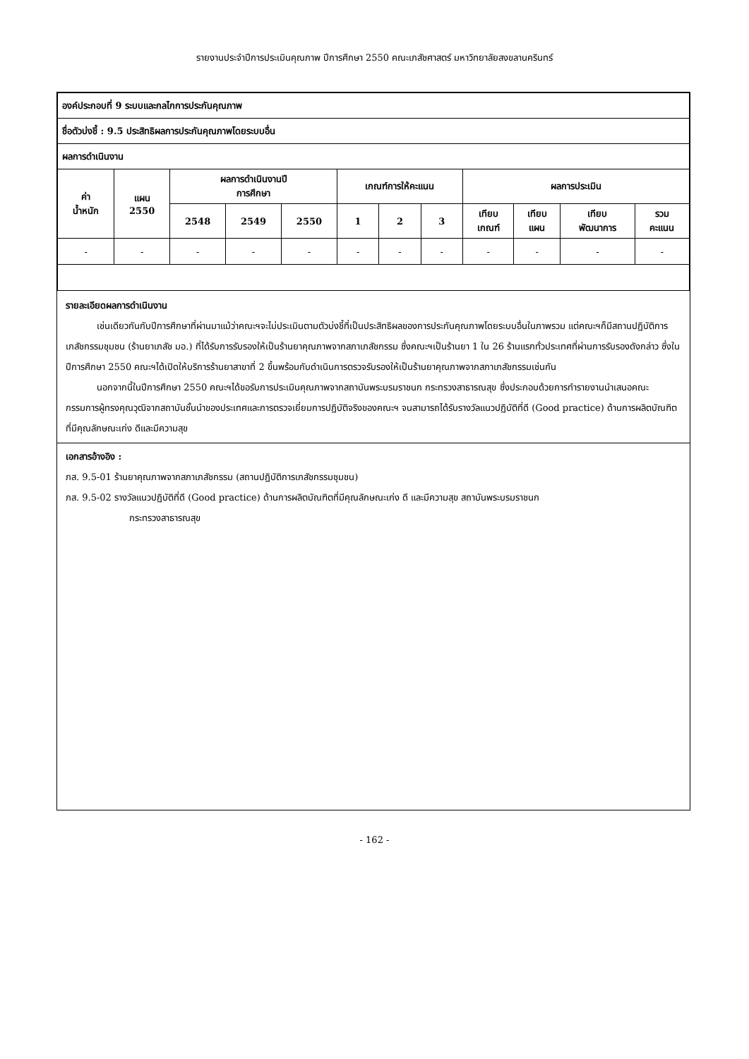รายงานประจำปีการประเมินคุณภาพ ปีการศึกษา 2550 คณะเภสัชศาสตร์ มหาวิทยาลัยสงขลานครินทร์
| องค์ประกอบที่ 9 ระบบและกลไกการประกันคุณภาพ | | | | | | | | | | | |
| --- | --- | --- | --- | --- | --- | --- | --- | --- | --- | --- | --- |
| ชื่อตัวบ่งชี้ : 9.5 ประสิทธิผลการประกันคุณภาพโดยระบบอื่น | | | | | | | | | | | |
| ผลการดำเนินงาน | | | | | | | | | | | |
| ค่า น้ำหนัก | แผน 2550 | ผลการดำเนินงานปี การศึกษา | | | เกณฑ์การให้คะแนน | | | ผลการประเมิน | | | |
| | | 2548 | 2549 | 2550 | 1 | 2 | 3 | เทียบ เกณฑ์ | เทียบ แผน | เทียบ พัฒนาการ | รวม คะแนน |
| - | - | - | - | - | - | - | - | - | - | - | - |
รายละเอียดผลการดำเนินงาน
เช่นเดียวกันกับปีการศึกษาที่ผ่านมาแม้ว่าคณะฯจะไม่ประเมินตามตัวบ่งชี้ที่เป็นประสิทธิผลของการประกันคุณภาพโดยระบบอื่นในภาพรวม แต่คณะฯก็มีสถานปฏิบัติการเภสัชกรรมชุมชน (ร้านยาเภสัช มอ.) ที่ได้รับการรับรองให้เป็นร้านยาคุณภาพจากสภาเภสัชกรรม ซึ่งคณะฯเป็นร้านยา 1 ใน 26 ร้านแรกทั่วประเทศที่ผ่านการรับรองดังกล่าว ซึ่งในปีการศึกษา 2550 คณะฯได้เปิดให้บริการร้านยาสาขาที่ 2 ขึ้นพร้อมกับดำเนินการตรวจรับรองให้เป็นร้านยาคุณภาพจากสภาเภสัชกรรมเช่นกัน
นอกจากนี้ในปีการศึกษา 2550 คณะฯได้ขอรับการประเมินคุณภาพจากสถาบันพระบรมราชนก กระทรวงสาธารณสุข ซึ่งประกอบด้วยการทำรายงานนำเสนอคณะกรรมการผู้ทรงคุณวุฒิจากสถาบันชั้นนำของประเทศและการตรวจเยี่ยมการปฏิบัติจริงของคณะฯ จนสามารถได้รับรางวัลแนวปฏิบัติที่ดี (Good practice) ด้านการผลิตบัณฑิตที่มีคุณลักษณะเก่ง ดีและมีความสุข
เอกสารอ้างอิง :
ภส. 9.5-01 ร้านยาคุณภาพจากสภาเภสัชกรรม (สถานปฏิบัติการเภสัชกรรมชุมชน)
ภส. 9.5-02 รางวัลแนวปฏิบัติที่ดี (Good practice) ด้านการผลิตบัณฑิตที่มีคุณลักษณะเก่ง ดี และมีความสุข สถาบันพระบรมราชนก
กระทรวงสาธารณสุข
- 162 -